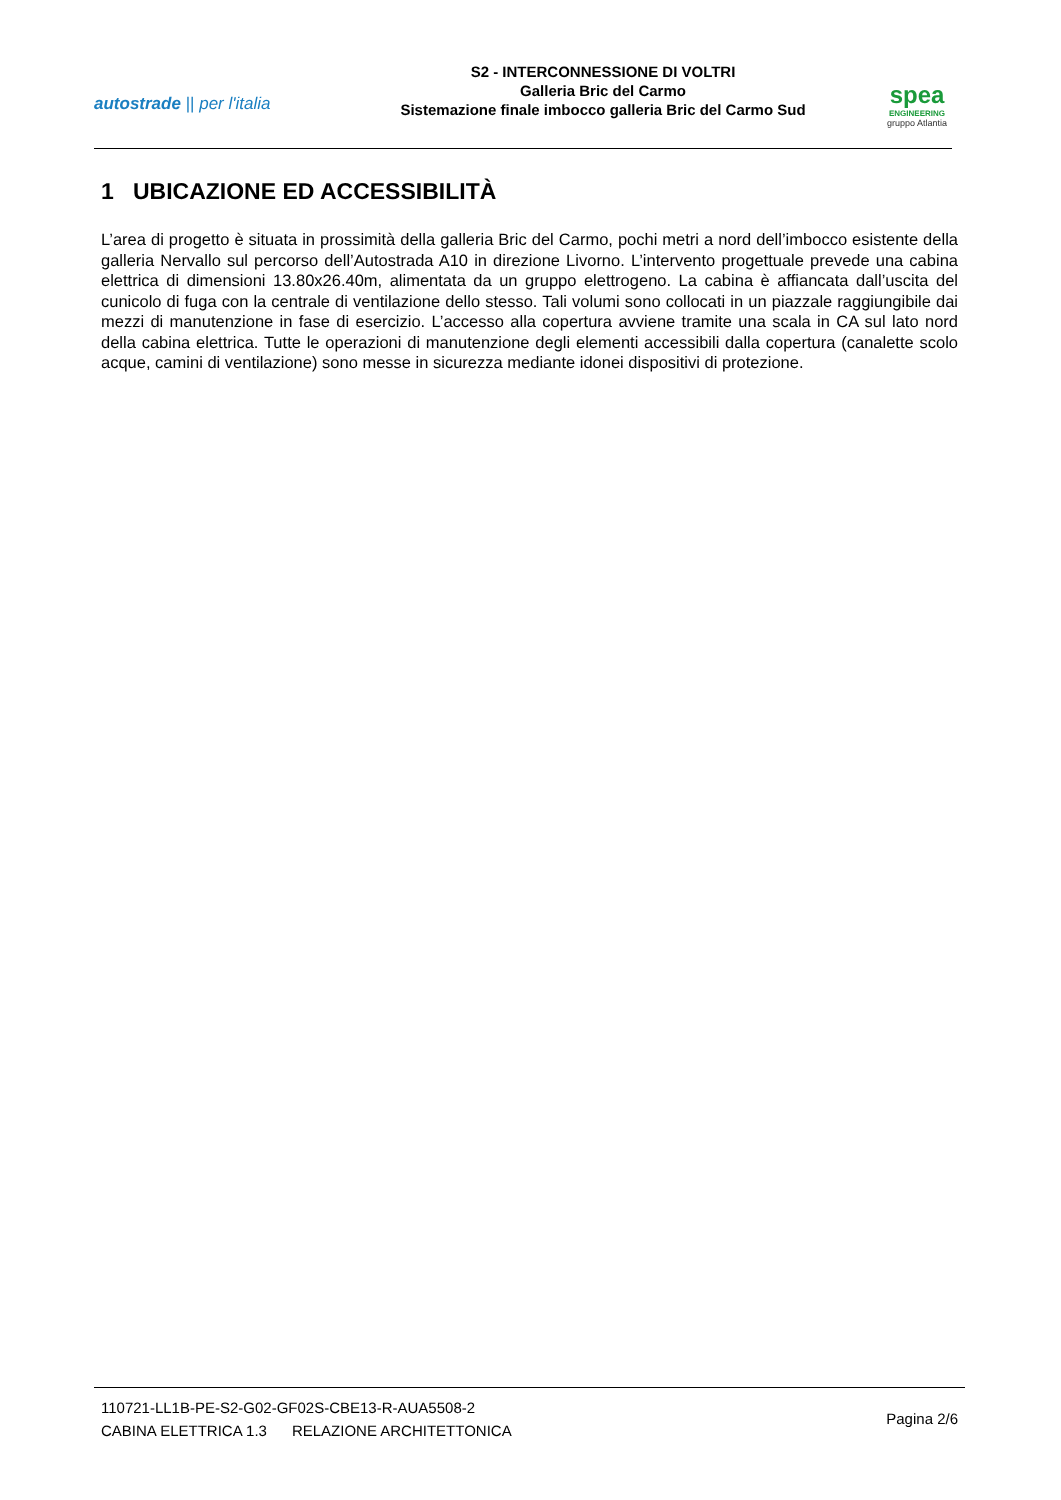autostrade || per l'italia
S2 - INTERCONNESSIONE DI VOLTRI
Galleria Bric del Carmo
Sistemazione finale imbocco galleria Bric del Carmo Sud
spea
ENGINEERING
gruppo Atlantia
1 UBICAZIONE ED ACCESSIBILITÀ
L’area di progetto è situata in prossimità della galleria Bric del Carmo, pochi metri a nord dell’imbocco esistente della galleria Nervallo sul percorso dell’Autostrada A10 in direzione Livorno. L’intervento progettuale prevede una cabina elettrica di dimensioni 13.80x26.40m, alimentata da un gruppo elettrogeno. La cabina è affiancata dall’uscita del cunicolo di fuga con la centrale di ventilazione dello stesso. Tali volumi sono collocati in un piazzale raggiungibile dai mezzi di manutenzione in fase di esercizio. L’accesso alla copertura avviene tramite una scala in CA sul lato nord della cabina elettrica. Tutte le operazioni di manutenzione degli elementi accessibili dalla copertura (canalette scolo acque, camini di ventilazione) sono messe in sicurezza mediante idonei dispositivi di protezione.
110721-LL1B-PE-S2-G02-GF02S-CBE13-R-AUA5508-2
CABINA ELETTRICA 1.3 RELAZIONE ARCHITETTONICA
Pagina 2/6